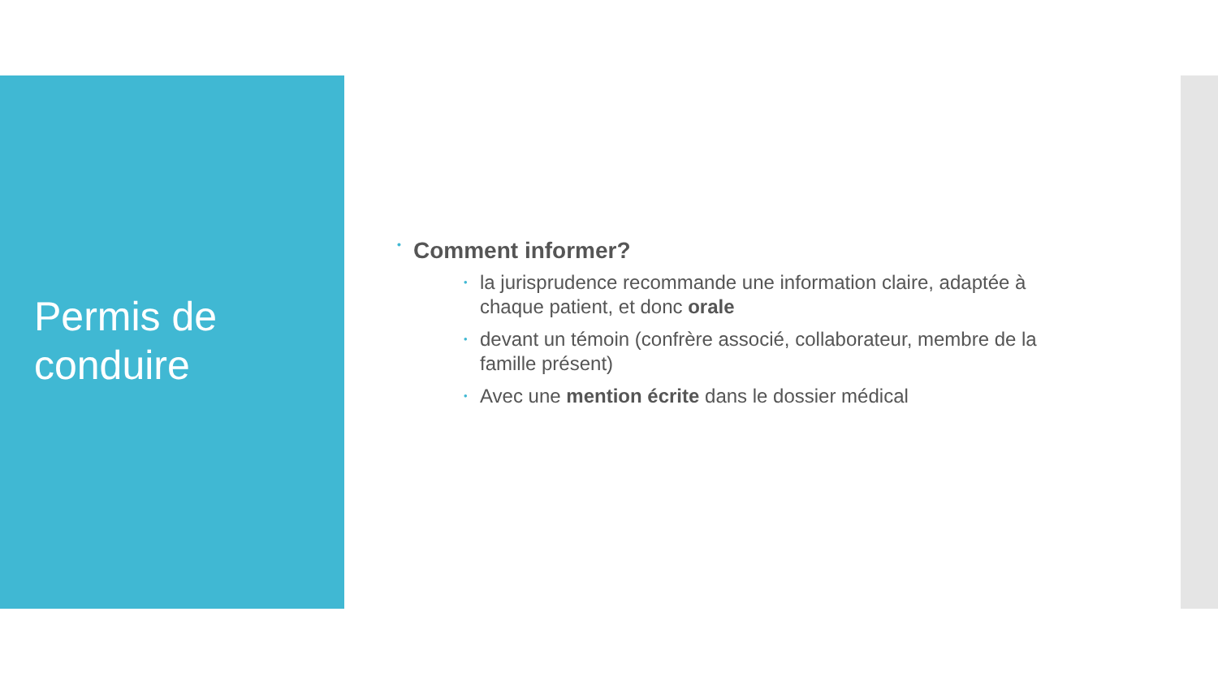Permis de conduire
• Comment informer?
• la jurisprudence recommande une information claire, adaptée à chaque patient, et donc orale
• devant un témoin (confrère associé, collaborateur, membre de la famille présent)
• Avec une mention écrite dans le dossier médical